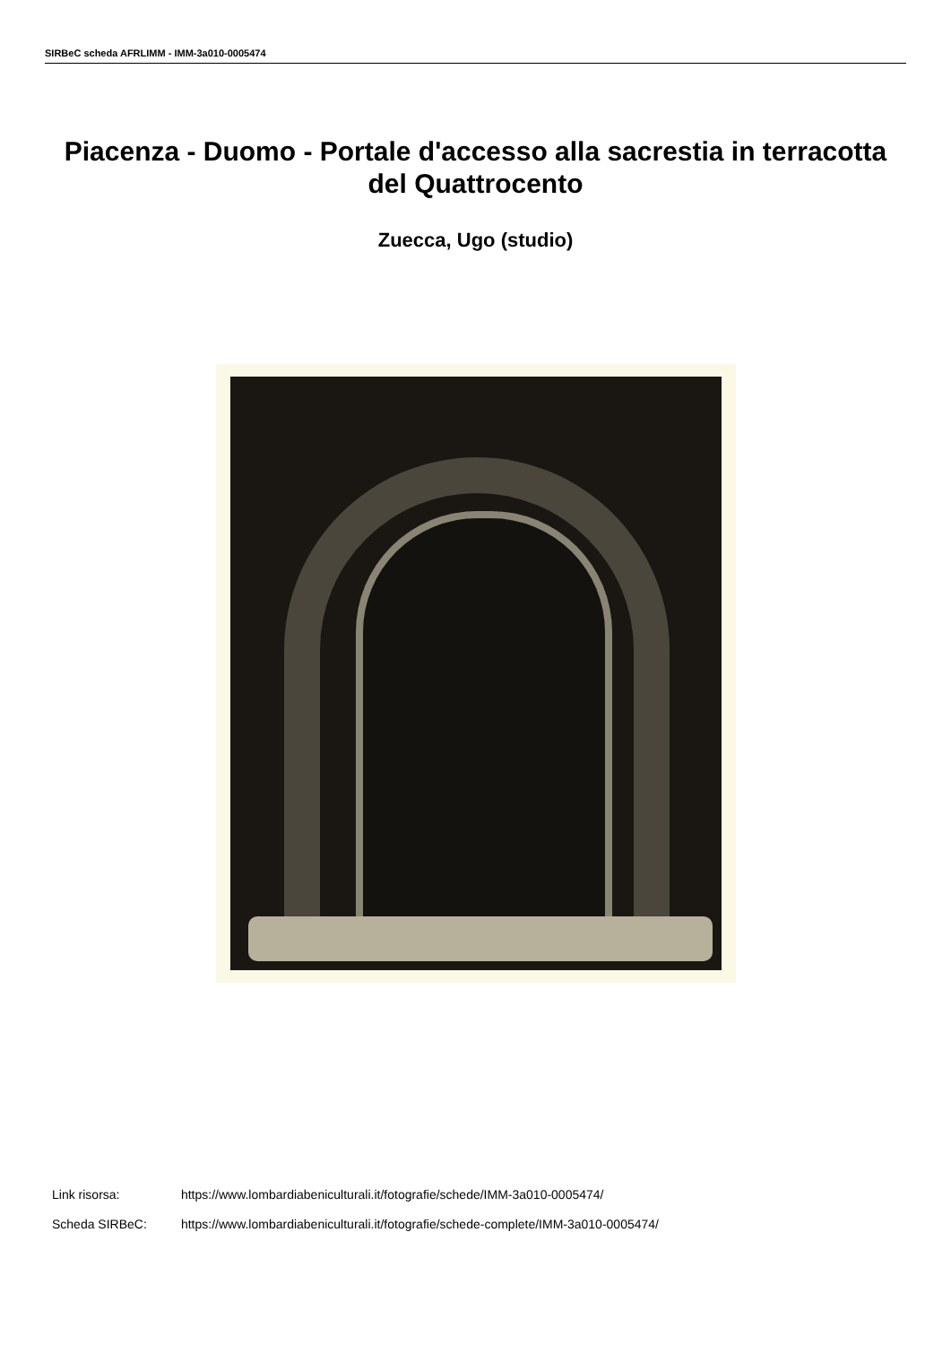SIRBeC scheda AFRLIMM - IMM-3a010-0005474
Piacenza - Duomo - Portale d'accesso alla sacrestia in terracotta del Quattrocento
Zuecca, Ugo (studio)
Link risorsa: https://www.lombardiabeniculturali.it/fotografie/schede/IMM-3a010-0005474/
Scheda SIRBeC: https://www.lombardiabeniculturali.it/fotografie/schede-complete/IMM-3a010-0005474/